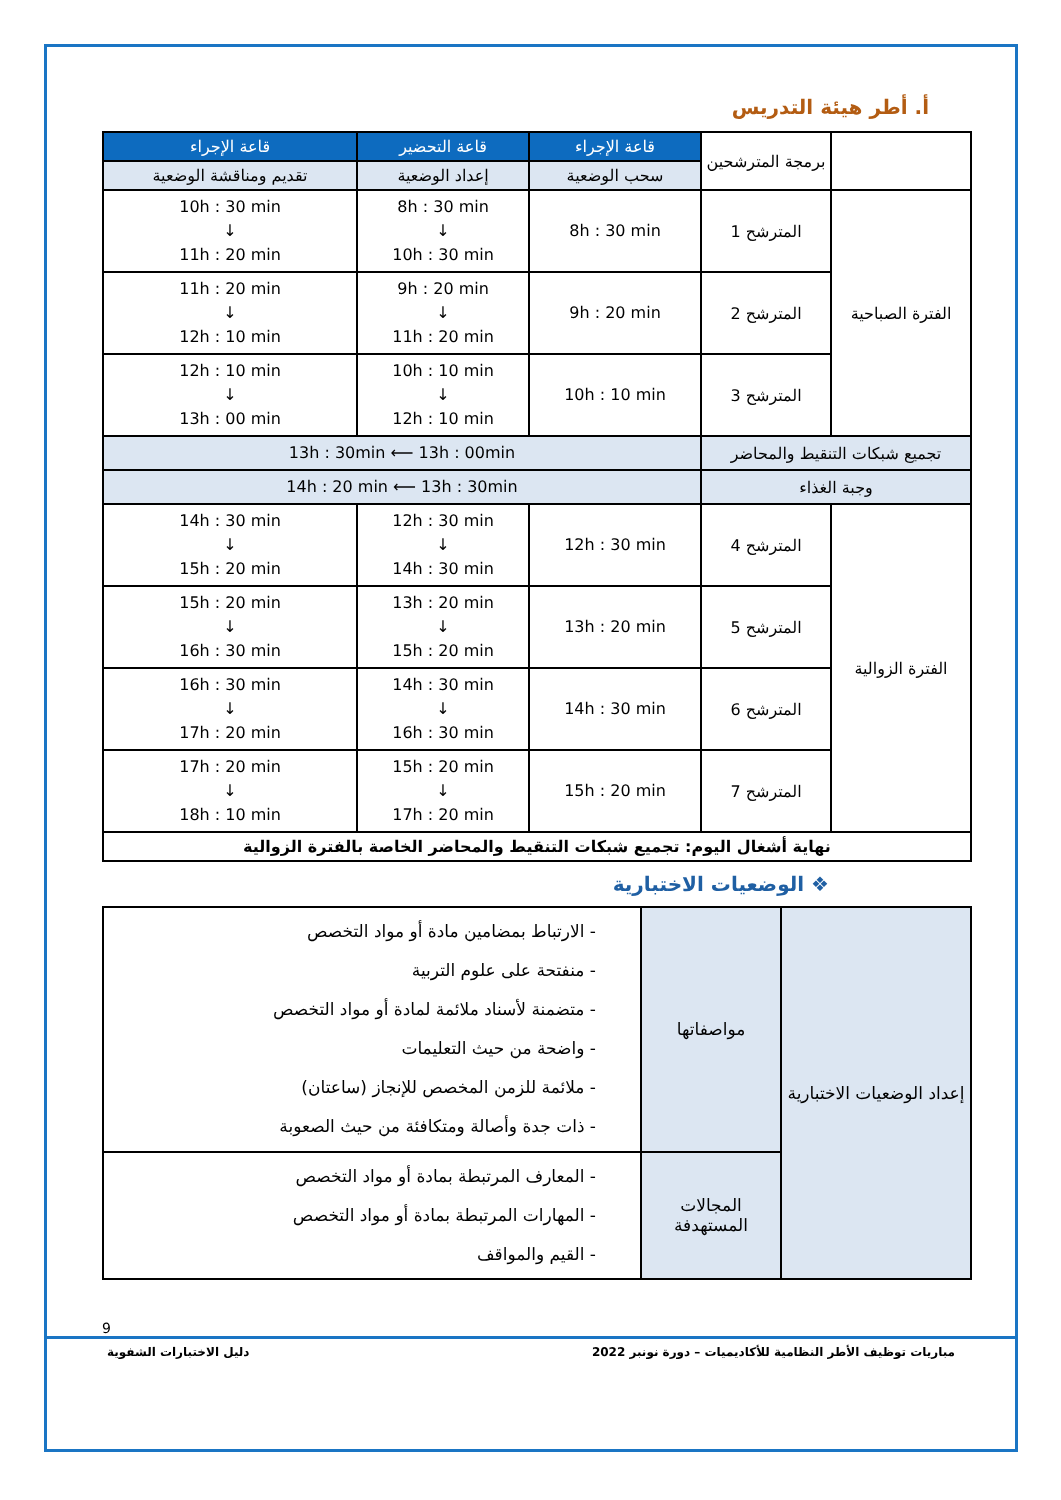أ. أطر هيئة التدريس
| | برمجة المترشحين | قاعة الإجراء | قاعة التحضير | قاعة الإجراء |
| | | سحب الوضعية | إعداد الوضعية | تقديم ومناقشة الوضعية |
| الفترة الصباحية | المترشح 1 | 8h : 30 min | 8h : 30 min ↓ 10h : 30 min | 10h : 30 min ↓ 11h : 20 min |
| | المترشح 2 | 9h : 20 min | 9h : 20 min ↓ 11h : 20 min | 11h : 20 min ↓ 12h : 10 min |
| | المترشح 3 | 10h : 10 min | 10h : 10 min ↓ 12h : 10 min | 12h : 10 min ↓ 13h : 00 min |
| تجميع شبكات التنقيط والمحاضر | | 13h : 30min ⟵ 13h : 00min | | |
| وجبة الغذاء | | 14h : 20 min ⟵ 13h : 30min | | |
| الفترة الزوالية | المترشح 4 | 12h : 30 min | 12h : 30 min ↓ 14h : 30 min | 14h : 30 min ↓ 15h : 20 min |
| | المترشح 5 | 13h : 20 min | 13h : 20 min ↓ 15h : 20 min | 15h : 20 min ↓ 16h : 30 min |
| | المترشح 6 | 14h : 30 min | 14h : 30 min ↓ 16h : 30 min | 16h : 30 min ↓ 17h : 20 min |
| | المترشح 7 | 15h : 20 min | 15h : 20 min ↓ 17h : 20 min | 17h : 20 min ↓ 18h : 10 min |
| نهاية أشغال اليوم: تجميع شبكات التنقيط والمحاضر الخاصة بالفترة الزوالية | | | | |
❖ الوضعيات الاختبارية
| إعداد الوضعيات الاختبارية | مواصفاتها | - الارتباط بمضامين مادة أو مواد التخصص - منفتحة على علوم التربية - متضمنة لأسناد ملائمة لمادة أو مواد التخصص - واضحة من حيث التعليمات - ملائمة للزمن المخصص للإنجاز (ساعتان) - ذات جدة وأصالة ومتكافئة من حيث الصعوبة |
| | المجالات المستهدفة | - المعارف المرتبطة بمادة أو مواد التخصص - المهارات المرتبطة بمادة أو مواد التخصص - القيم والمواقف |
9
مباريات توظيف الأطر النظامية للأكاديميات – دورة نونبر 2022 دليل الاختبارات الشفوية